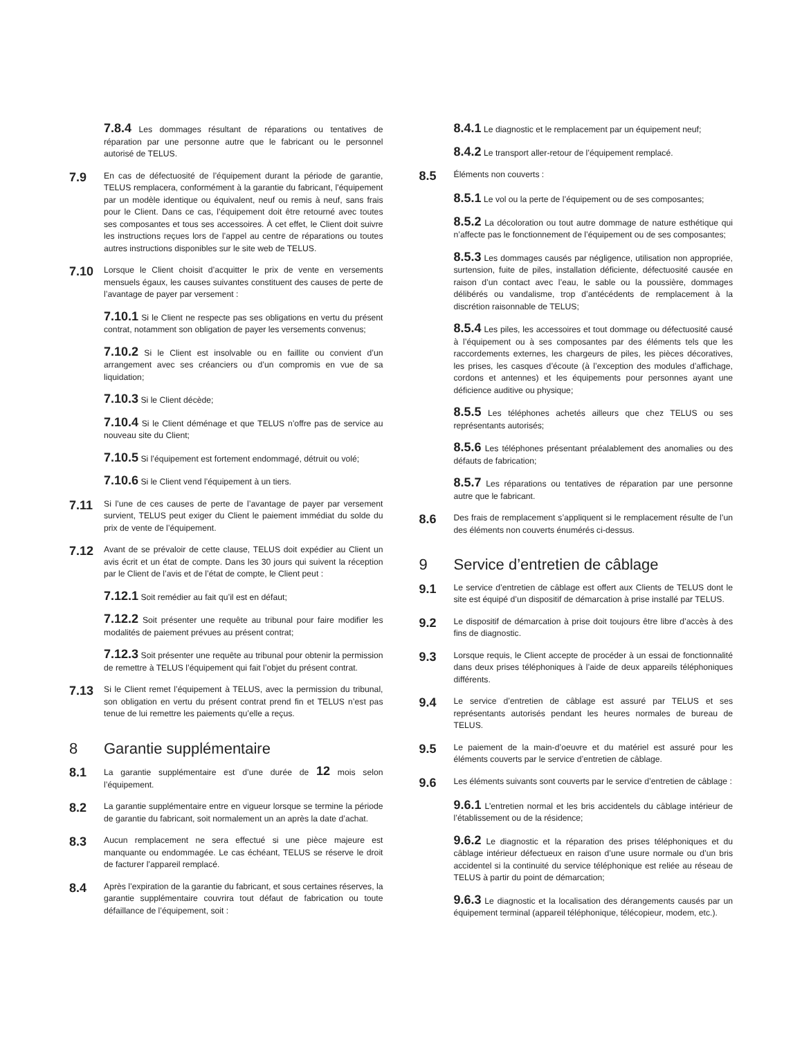7.8.4 Les dommages résultant de réparations ou tentatives de réparation par une personne autre que le fabricant ou le personnel autorisé de TELUS.
7.9
En cas de défectuosité de l’équipement durant la période de garantie, TELUS remplacera, conformément à la garantie du fabricant, l’équipement par un modèle identique ou équivalent, neuf ou remis à neuf, sans frais pour le Client. Dans ce cas, l’équipement doit être retourné avec toutes ses composantes et tous ses accessoires. À cet effet, le Client doit suivre les instructions reçues lors de l’appel au centre de réparations ou toutes autres instructions disponibles sur le site web de TELUS.
7.10
Lorsque le Client choisit d’acquitter le prix de vente en versements mensuels égaux, les causes suivantes constituent des causes de perte de l’avantage de payer par versement :
7.10.1 Si le Client ne respecte pas ses obligations en vertu du présent contrat, notamment son obligation de payer les versements convenus;
7.10.2 Si le Client est insolvable ou en faillite ou convient d’un arrangement avec ses créanciers ou d’un compromis en vue de sa liquidation;
7.10.3 Si le Client décède;
7.10.4 Si le Client déménage et que TELUS n’offre pas de service au nouveau site du Client;
7.10.5 Si l’équipement est fortement endommagé, détruit ou volé;
7.10.6 Si le Client vend l’équipement à un tiers.
7.11
Si l’une de ces causes de perte de l’avantage de payer par versement survient, TELUS peut exiger du Client le paiement immédiat du solde du prix de vente de l’équipement.
7.12
Avant de se prévaloir de cette clause, TELUS doit expédier au Client un avis écrit et un état de compte. Dans les 30 jours qui suivent la réception par le Client de l’avis et de l’état de compte, le Client peut :
7.12.1 Soit remédier au fait qu’il est en défaut;
7.12.2 Soit présenter une requête au tribunal pour faire modifier les modalités de paiement prévues au présent contrat;
7.12.3 Soit présenter une requête au tribunal pour obtenir la permission de remettre à TELUS l’équipement qui fait l’objet du présent contrat.
7.13
Si le Client remet l’équipement à TELUS, avec la permission du tribunal, son obligation en vertu du présent contrat prend fin et TELUS n’est pas tenue de lui remettre les paiements qu’elle a reçus.
8 Garantie supplémentaire
8.1
La garantie supplémentaire est d’une durée de 12 mois selon l’équipement.
8.2
La garantie supplémentaire entre en vigueur lorsque se termine la période de garantie du fabricant, soit normalement un an après la date d’achat.
8.3
Aucun remplacement ne sera effectué si une pièce majeure est manquante ou endommagée. Le cas échéant, TELUS se réserve le droit de facturer l’appareil remplacé.
8.4
Après l’expiration de la garantie du fabricant, et sous certaines réserves, la garantie supplémentaire couvrira tout défaut de fabrication ou toute défaillance de l’équipement, soit :
8.4.1 Le diagnostic et le remplacement par un équipement neuf;
8.4.2 Le transport aller-retour de l’équipement remplacé.
8.5
Éléments non couverts :
8.5.1 Le vol ou la perte de l’équipement ou de ses composantes;
8.5.2 La décoloration ou tout autre dommage de nature esthétique qui n’affecte pas le fonctionnement de l’équipement ou de ses composantes;
8.5.3 Les dommages causés par négligence, utilisation non appropriée, surtension, fuite de piles, installation déficiente, défectuosité causée en raison d’un contact avec l’eau, le sable ou la poussière, dommages délibérés ou vandalisme, trop d’antécédents de remplacement à la discrétion raisonnable de TELUS;
8.5.4 Les piles, les accessoires et tout dommage ou défectuosité causé à l’équipement ou à ses composantes par des éléments tels que les raccordements externes, les chargeurs de piles, les pièces décoratives, les prises, les casques d’écoute (à l’exception des modules d’affichage, cordons et antennes) et les équipements pour personnes ayant une déficience auditive ou physique;
8.5.5 Les téléphones achetés ailleurs que chez TELUS ou ses représentants autorisés;
8.5.6 Les téléphones présentant préalablement des anomalies ou des défauts de fabrication;
8.5.7 Les réparations ou tentatives de réparation par une personne autre que le fabricant.
8.6
Des frais de remplacement s’appliquent si le remplacement résulte de l’un des éléments non couverts énumérés ci-dessus.
9 Service d’entretien de câblage
9.1
Le service d’entretien de câblage est offert aux Clients de TELUS dont le site est équipé d’un dispositif de démarcation à prise installé par TELUS.
9.2
Le dispositif de démarcation à prise doit toujours être libre d’accès à des fins de diagnostic.
9.3
Lorsque requis, le Client accepte de procéder à un essai de fonctionnalité dans deux prises téléphoniques à l’aide de deux appareils téléphoniques différents.
9.4
Le service d’entretien de câblage est assuré par TELUS et ses représentants autorisés pendant les heures normales de bureau de TELUS.
9.5
Le paiement de la main-d’oeuvre et du matériel est assuré pour les éléments couverts par le service d’entretien de câblage.
9.6
Les éléments suivants sont couverts par le service d’entretien de câblage :
9.6.1 L’entretien normal et les bris accidentels du câblage intérieur de l’établissement ou de la résidence;
9.6.2 Le diagnostic et la réparation des prises téléphoniques et du câblage intérieur défectueux en raison d’une usure normale ou d’un bris accidentel si la continuité du service téléphonique est reliée au réseau de TELUS à partir du point de démarcation;
9.6.3 Le diagnostic et la localisation des dérangements causés par un équipement terminal (appareil téléphonique, télécopieur, modem, etc.).